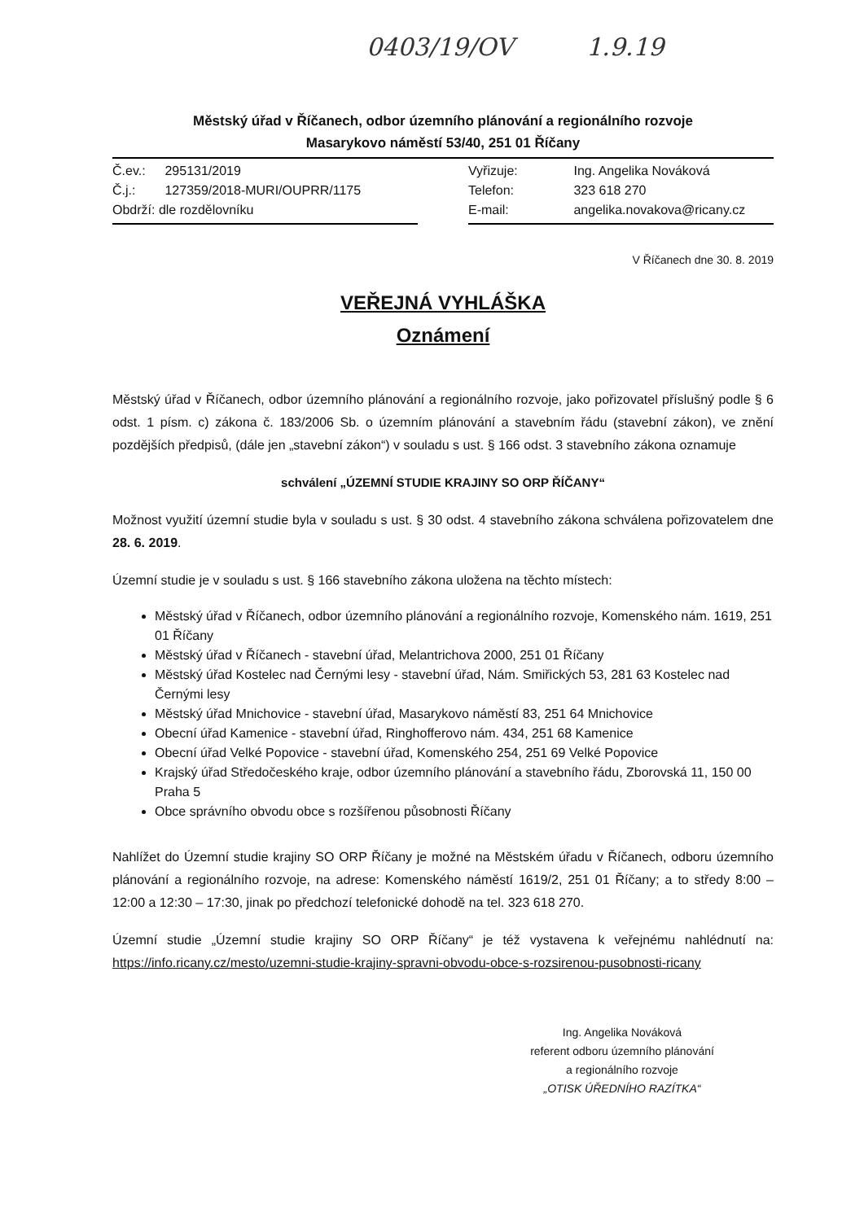0403/19/OV 1.9.19
Městský úřad v Říčanech, odbor územního plánování a regionálního rozvoje
Masarykovo náměstí 53/40, 251 01 Říčany
Č.ev.: 295131/2019
Č.j.: 127359/2018-MURI/OUPRR/1175
Obdrží: dle rozdělovníku
Vyřizuje: Ing. Angelika Nováková
Telefon: 323 618 270
E-mail: angelika.novakova@ricany.cz
V Říčanech dne 30. 8. 2019
VEŘEJNÁ VYHLÁŠKA
Oznámení
Městský úřad v Říčanech, odbor územního plánování a regionálního rozvoje, jako pořizovatel příslušný podle § 6 odst. 1 písm. c) zákona č. 183/2006 Sb. o územním plánování a stavebním řádu (stavební zákon), ve znění pozdějších předpisů, (dále jen „stavební zákon“) v souladu s ust. § 166 odst. 3 stavebního zákona oznamuje
schválení „ÚZEMNÍ STUDIE KRAJINY SO ORP ŘÍČANY“
Možnost využití územní studie byla v souladu s ust. § 30 odst. 4 stavebního zákona schválena pořizovatelem dne 28. 6. 2019.
Územní studie je v souladu s ust. § 166 stavebního zákona uložena na těchto místech:
Městský úřad v Říčanech, odbor územního plánování a regionálního rozvoje, Komenského nám. 1619, 251 01 Říčany
Městský úřad v Říčanech - stavební úřad, Melantrichova 2000, 251 01 Říčany
Městský úřad Kostelec nad Černými lesy - stavební úřad, Nám. Smiřických 53, 281 63 Kostelec nad Černými lesy
Městský úřad Mnichovice - stavební úřad, Masarykovo náměstí 83, 251 64 Mnichovice
Obecní úřad Kamenice - stavební úřad, Ringhofferovo nám. 434, 251 68 Kamenice
Obecní úřad Velké Popovice - stavební úřad, Komenského 254, 251 69 Velké Popovice
Krajský úřad Středočeského kraje, odbor územního plánování a stavebního řádu, Zborovská 11, 150 00 Praha 5
Obce správního obvodu obce s rozšířenou působnosti Říčany
Nahlížet do Územní studie krajiny SO ORP Říčany je možné na Městském úřadu v Říčanech, odboru územního plánování a regionálního rozvoje, na adrese: Komenského náměstí 1619/2, 251 01 Říčany; a to středy 8:00 – 12:00 a 12:30 – 17:30, jinak po předchozí telefonické dohodě na tel. 323 618 270.
Územní studie „Územní studie krajiny SO ORP Říčany“ je též vystavena k veřejnému nahlédnutí na: https://info.ricany.cz/mesto/uzemni-studie-krajiny-spravni-obvodu-obce-s-rozsirenou-pusobnosti-ricany
Ing. Angelika Nováková
referent odboru územního plánování
a regionálního rozvoje
„OTISK ÚŘEDNÍHO RAZÍTKA“